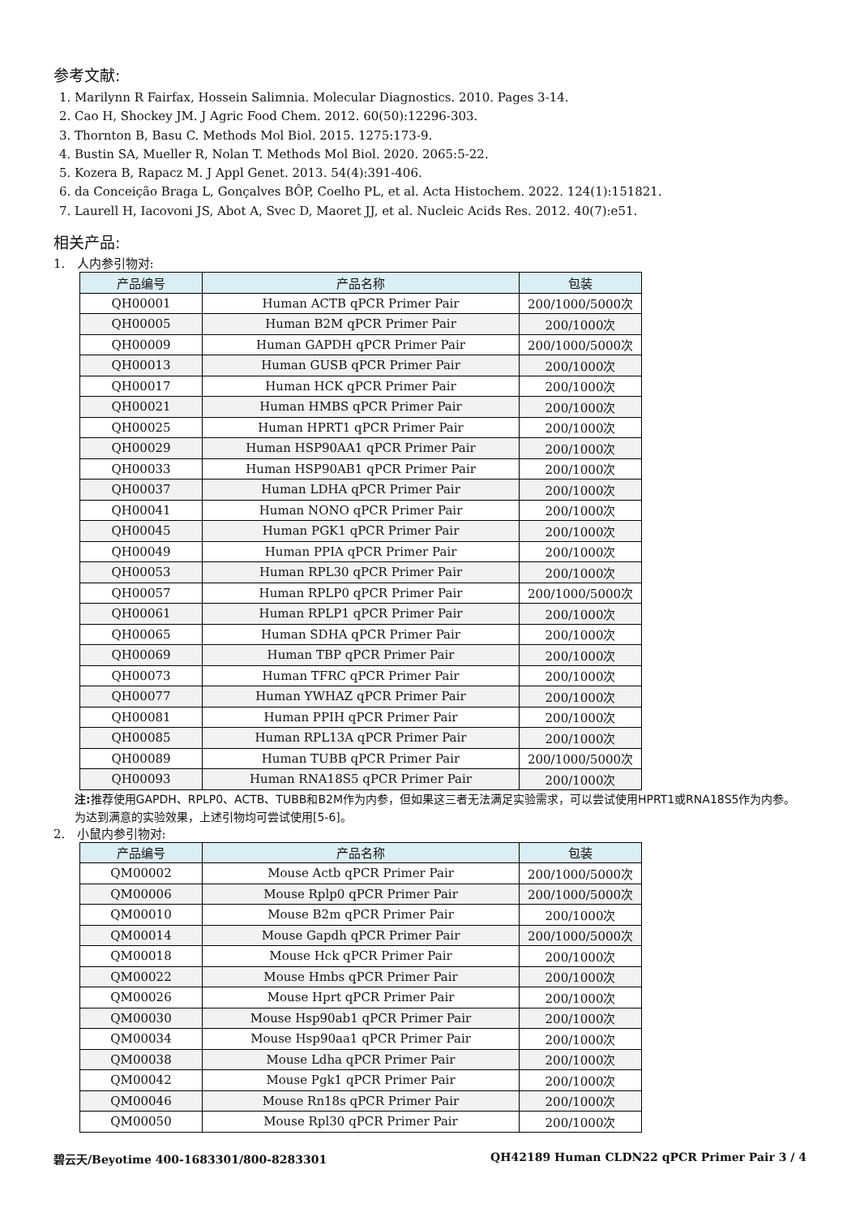参考文献:
1. Marilynn R Fairfax, Hossein Salimnia. Molecular Diagnostics. 2010. Pages 3-14.
2. Cao H, Shockey JM. J Agric Food Chem. 2012. 60(50):12296-303.
3. Thornton B, Basu C. Methods Mol Biol. 2015. 1275:173-9.
4. Bustin SA, Mueller R, Nolan T. Methods Mol Biol. 2020. 2065:5-22.
5. Kozera B, Rapacz M. J Appl Genet. 2013. 54(4):391-406.
6. da Conceição Braga L, Gonçalves BÔP, Coelho PL, et al. Acta Histochem. 2022. 124(1):151821.
7. Laurell H, Iacovoni JS, Abot A, Svec D, Maoret JJ, et al. Nucleic Acids Res. 2012. 40(7):e51.
相关产品:
1. 人内参引物对:
| 产品编号 | 产品名称 | 包装 |
| --- | --- | --- |
| QH00001 | Human ACTB qPCR Primer Pair | 200/1000/5000次 |
| QH00005 | Human B2M qPCR Primer Pair | 200/1000次 |
| QH00009 | Human GAPDH qPCR Primer Pair | 200/1000/5000次 |
| QH00013 | Human GUSB qPCR Primer Pair | 200/1000次 |
| QH00017 | Human HCK qPCR Primer Pair | 200/1000次 |
| QH00021 | Human HMBS qPCR Primer Pair | 200/1000次 |
| QH00025 | Human HPRT1 qPCR Primer Pair | 200/1000次 |
| QH00029 | Human HSP90AA1 qPCR Primer Pair | 200/1000次 |
| QH00033 | Human HSP90AB1 qPCR Primer Pair | 200/1000次 |
| QH00037 | Human LDHA qPCR Primer Pair | 200/1000次 |
| QH00041 | Human NONO qPCR Primer Pair | 200/1000次 |
| QH00045 | Human PGK1 qPCR Primer Pair | 200/1000次 |
| QH00049 | Human PPIA qPCR Primer Pair | 200/1000次 |
| QH00053 | Human RPL30 qPCR Primer Pair | 200/1000次 |
| QH00057 | Human RPLP0 qPCR Primer Pair | 200/1000/5000次 |
| QH00061 | Human RPLP1 qPCR Primer Pair | 200/1000次 |
| QH00065 | Human SDHA qPCR Primer Pair | 200/1000次 |
| QH00069 | Human TBP qPCR Primer Pair | 200/1000次 |
| QH00073 | Human TFRC qPCR Primer Pair | 200/1000次 |
| QH00077 | Human YWHAZ qPCR Primer Pair | 200/1000次 |
| QH00081 | Human PPIH qPCR Primer Pair | 200/1000次 |
| QH00085 | Human RPL13A qPCR Primer Pair | 200/1000次 |
| QH00089 | Human TUBB qPCR Primer Pair | 200/1000/5000次 |
| QH00093 | Human RNA18S5 qPCR Primer Pair | 200/1000次 |
注: 推荐使用GAPDH、RPLP0、ACTB、TUBB和B2M作为内参，但如果这三者无法满足实验需求，可以尝试使用HPRT1或RNA18S5作为内参。为达到满意的实验效果，上述引物均可尝试使用[5-6]。
2. 小鼠内参引物对:
| 产品编号 | 产品名称 | 包装 |
| --- | --- | --- |
| QM00002 | Mouse Actb qPCR Primer Pair | 200/1000/5000次 |
| QM00006 | Mouse Rplp0 qPCR Primer Pair | 200/1000/5000次 |
| QM00010 | Mouse B2m qPCR Primer Pair | 200/1000次 |
| QM00014 | Mouse Gapdh qPCR Primer Pair | 200/1000/5000次 |
| QM00018 | Mouse Hck qPCR Primer Pair | 200/1000次 |
| QM00022 | Mouse Hmbs qPCR Primer Pair | 200/1000次 |
| QM00026 | Mouse Hprt qPCR Primer Pair | 200/1000次 |
| QM00030 | Mouse Hsp90ab1 qPCR Primer Pair | 200/1000次 |
| QM00034 | Mouse Hsp90aa1 qPCR Primer Pair | 200/1000次 |
| QM00038 | Mouse Ldha qPCR Primer Pair | 200/1000次 |
| QM00042 | Mouse Pgk1 qPCR Primer Pair | 200/1000次 |
| QM00046 | Mouse Rn18s qPCR Primer Pair | 200/1000次 |
| QM00050 | Mouse Rpl30 qPCR Primer Pair | 200/1000次 |
碧云天/Beyotime 400-1683301/800-8283301 QH42189 Human CLDN22 qPCR Primer Pair 3 / 4